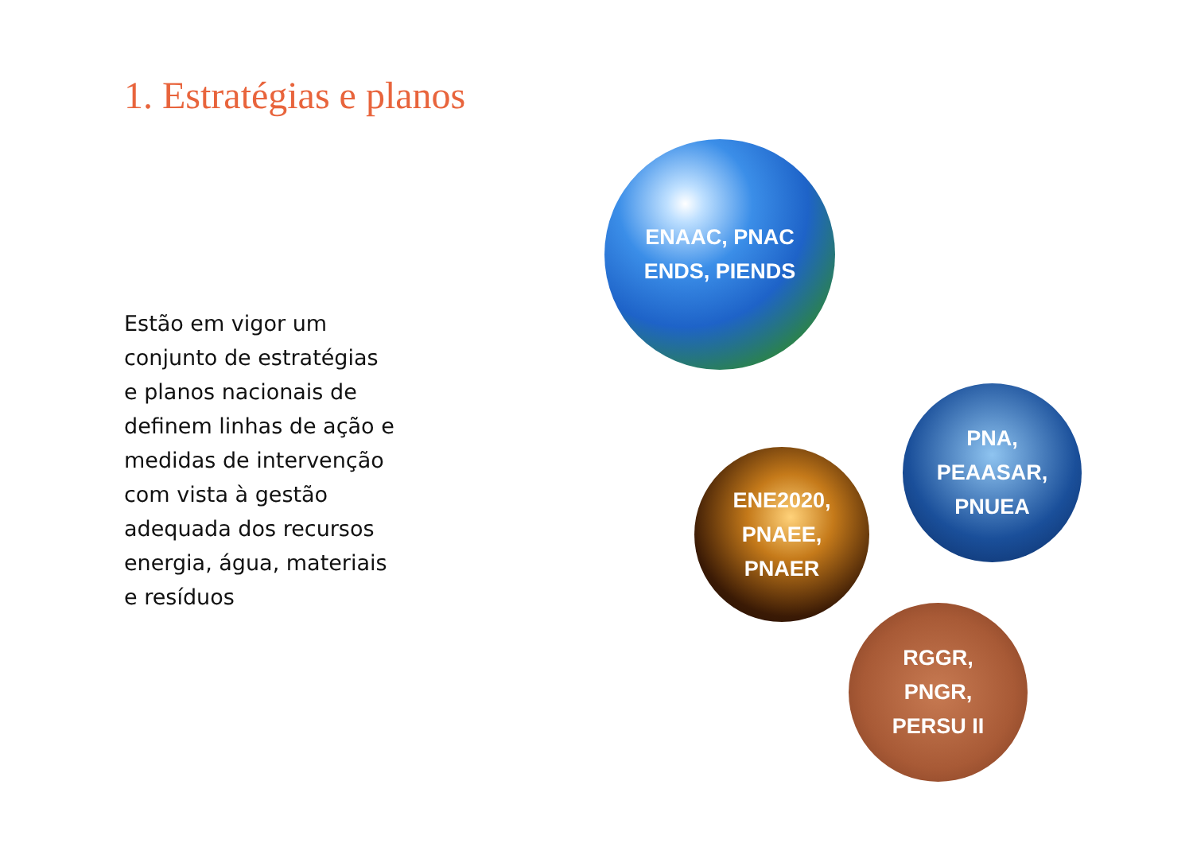1. Estratégias e planos
Estão em vigor um conjunto de estratégias e planos nacionais de definem linhas de ação e medidas de intervenção com vista à gestão adequada dos recursos energia, água, materiais e resíduos
ENAAC, PNAC
ENDS, PIENDS
PNA,
PEAASAR,
PNUEA
ENE2020,
PNAEE,
PNAER
RGGR,
PNGR,
PERSU II